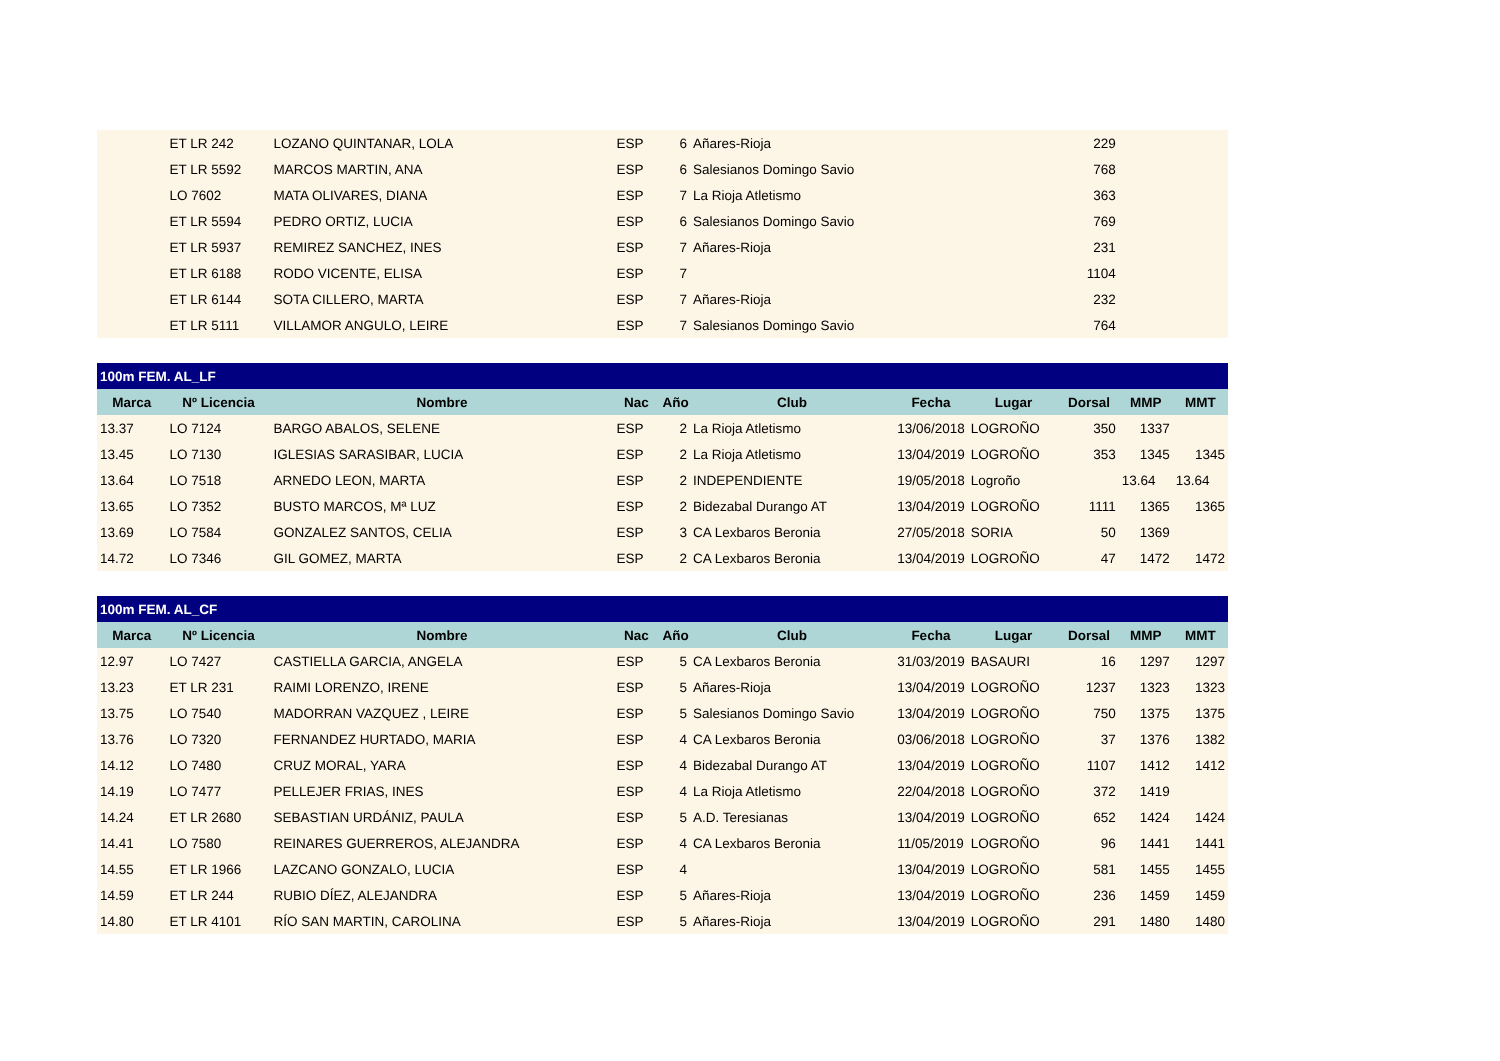| | ET LR 242 | LOZANO QUINTANAR, LOLA | ESP | 6 | Añares-Rioja | | | 229 | | |
| | ET LR 5592 | MARCOS MARTIN, ANA | ESP | 6 | Salesianos Domingo Savio | | | 768 | | |
| | LO 7602 | MATA OLIVARES, DIANA | ESP | 7 | La Rioja Atletismo | | | 363 | | |
| | ET LR 5594 | PEDRO ORTIZ, LUCIA | ESP | 6 | Salesianos Domingo Savio | | | 769 | | |
| | ET LR 5937 | REMIREZ SANCHEZ, INES | ESP | 7 | Añares-Rioja | | | 231 | | |
| | ET LR 6188 | RODO VICENTE, ELISA | ESP | 7 | | | | 1104 | | |
| | ET LR 6144 | SOTA CILLERO, MARTA | ESP | 7 | Añares-Rioja | | | 232 | | |
| | ET LR 5111 | VILLAMOR ANGULO, LEIRE | ESP | 7 | Salesianos Domingo Savio | | | 764 | | |
| 100m FEM. AL_LF | | | | | | | | | | |
| Marca | Nº Licencia | Nombre | Nac | Año | Club | Fecha | Lugar | Dorsal | MMP | MMT |
| 13.37 | LO 7124 | BARGO ABALOS, SELENE | ESP | 2 | La Rioja Atletismo | 13/06/2018 | LOGROÑO | 350 | 1337 | |
| 13.45 | LO 7130 | IGLESIAS SARASIBAR, LUCIA | ESP | 2 | La Rioja Atletismo | 13/04/2019 | LOGROÑO | 353 | 1345 | 1345 |
| 13.64 | LO 7518 | ARNEDO LEON, MARTA | ESP | 2 | INDEPENDIENTE | 19/05/2018 | Logroño | | 13.64 | 13.64 |
| 13.65 | LO 7352 | BUSTO MARCOS, Mª LUZ | ESP | 2 | Bidezabal Durango AT | 13/04/2019 | LOGROÑO | 1111 | 1365 | 1365 |
| 13.69 | LO 7584 | GONZALEZ SANTOS, CELIA | ESP | 3 | CA Lexbaros Beronia | 27/05/2018 | SORIA | 50 | 1369 | |
| 14.72 | LO 7346 | GIL GOMEZ, MARTA | ESP | 2 | CA Lexbaros Beronia | 13/04/2019 | LOGROÑO | 47 | 1472 | 1472 |
| 100m FEM. AL_CF | | | | | | | | | | |
| Marca | Nº Licencia | Nombre | Nac | Año | Club | Fecha | Lugar | Dorsal | MMP | MMT |
| 12.97 | LO 7427 | CASTIELLA GARCIA, ANGELA | ESP | 5 | CA Lexbaros Beronia | 31/03/2019 | BASAURI | 16 | 1297 | 1297 |
| 13.23 | ET LR 231 | RAIMI LORENZO, IRENE | ESP | 5 | Añares-Rioja | 13/04/2019 | LOGROÑO | 1237 | 1323 | 1323 |
| 13.75 | LO 7540 | MADORRAN VAZQUEZ , LEIRE | ESP | 5 | Salesianos Domingo Savio | 13/04/2019 | LOGROÑO | 750 | 1375 | 1375 |
| 13.76 | LO 7320 | FERNANDEZ HURTADO, MARIA | ESP | 4 | CA Lexbaros Beronia | 03/06/2018 | LOGROÑO | 37 | 1376 | 1382 |
| 14.12 | LO 7480 | CRUZ MORAL, YARA | ESP | 4 | Bidezabal Durango AT | 13/04/2019 | LOGROÑO | 1107 | 1412 | 1412 |
| 14.19 | LO 7477 | PELLEJER FRIAS, INES | ESP | 4 | La Rioja Atletismo | 22/04/2018 | LOGROÑO | 372 | 1419 | |
| 14.24 | ET LR 2680 | SEBASTIAN URDÁNIZ, PAULA | ESP | 5 | A.D. Teresianas | 13/04/2019 | LOGROÑO | 652 | 1424 | 1424 |
| 14.41 | LO 7580 | REINARES GUERREROS, ALEJANDRA | ESP | 4 | CA Lexbaros Beronia | 11/05/2019 | LOGROÑO | 96 | 1441 | 1441 |
| 14.55 | ET LR 1966 | LAZCANO GONZALO, LUCIA | ESP | 4 | | 13/04/2019 | LOGROÑO | 581 | 1455 | 1455 |
| 14.59 | ET LR 244 | RUBIO DÍEZ, ALEJANDRA | ESP | 5 | Añares-Rioja | 13/04/2019 | LOGROÑO | 236 | 1459 | 1459 |
| 14.80 | ET LR 4101 | RÍO SAN MARTIN, CAROLINA | ESP | 5 | Añares-Rioja | 13/04/2019 | LOGROÑO | 291 | 1480 | 1480 |